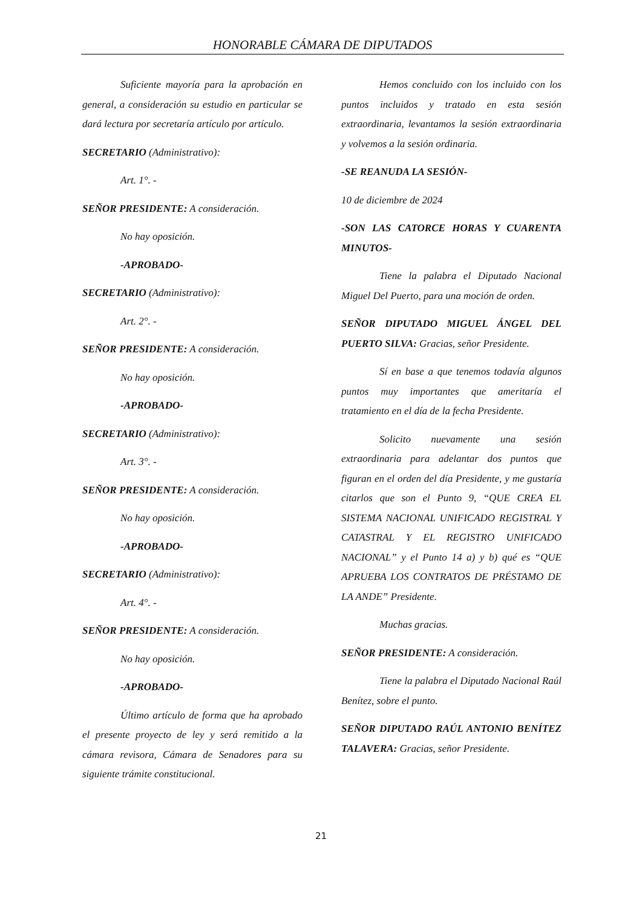HONORABLE CÁMARA DE DIPUTADOS
Suficiente mayoría para la aprobación en general, a consideración su estudio en particular se dará lectura por secretaría artículo por artículo.
SECRETARIO (Administrativo):
Art. 1°. -
SEÑOR PRESIDENTE: A consideración.
No hay oposición.
-APROBADO-
SECRETARIO (Administrativo):
Art. 2°. -
SEÑOR PRESIDENTE: A consideración.
No hay oposición.
-APROBADO-
SECRETARIO (Administrativo):
Art. 3°. -
SEÑOR PRESIDENTE: A consideración.
No hay oposición.
-APROBADO-
SECRETARIO (Administrativo):
Art. 4°. -
SEÑOR PRESIDENTE: A consideración.
No hay oposición.
-APROBADO-
Último artículo de forma que ha aprobado el presente proyecto de ley y será remitido a la cámara revisora, Cámara de Senadores para su siguiente trámite constitucional.
Hemos concluido con los incluido con los puntos incluidos y tratado en esta sesión extraordinaria, levantamos la sesión extraordinaria y volvemos a la sesión ordinaria.
-SE REANUDA LA SESIÓN-
10 de diciembre de 2024
-SON LAS CATORCE HORAS Y CUARENTA MINUTOS-
Tiene la palabra el Diputado Nacional Miguel Del Puerto, para una moción de orden.
SEÑOR DIPUTADO MIGUEL ÁNGEL DEL PUERTO SILVA: Gracias, señor Presidente.
Sí en base a que tenemos todavía algunos puntos muy importantes que ameritaría el tratamiento en el día de la fecha Presidente.
Solicito nuevamente una sesión extraordinaria para adelantar dos puntos que figuran en el orden del día Presidente, y me gustaría citarlos que son el Punto 9, “QUE CREA EL SISTEMA NACIONAL UNIFICADO REGISTRAL Y CATASTRAL Y EL REGISTRO UNIFICADO NACIONAL” y el Punto 14 a) y b) qué es “QUE APRUEBA LOS CONTRATOS DE PRÉSTAMO DE LA ANDE” Presidente.
Muchas gracias.
SEÑOR PRESIDENTE: A consideración.
Tiene la palabra el Diputado Nacional Raúl Benítez, sobre el punto.
SEÑOR DIPUTADO RAÚL ANTONIO BENÍTEZ TALAVERA: Gracias, señor Presidente.
21